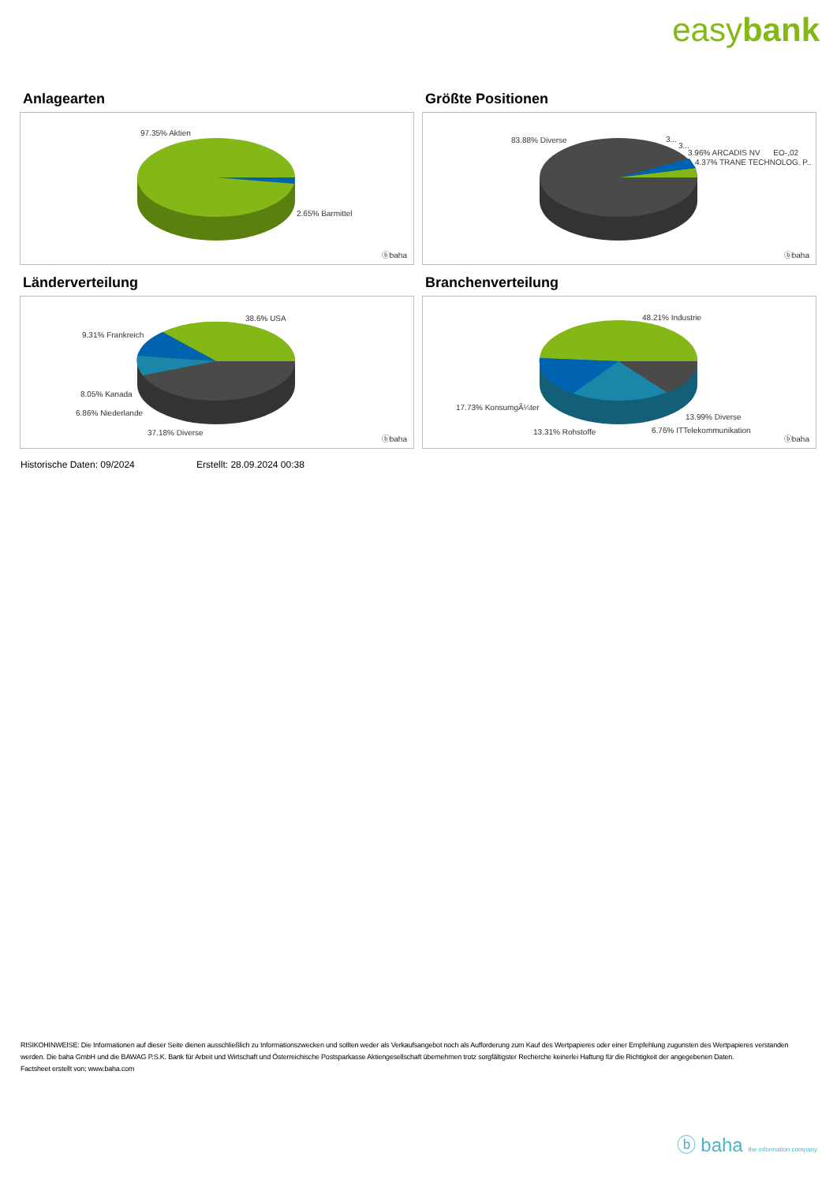easybank
Anlagearten
97.35% Aktien
2.65% Barmittel
ⓑbaha
Größte Positionen
83.88% Diverse 3...
3...
3.96% ARCADIS NV EO-,02
4.37% TRANE TECHNOLOG. P..
ⓑbaha
Länderverteilung
38.6% USA
9.31% Frankreich
8.05% Kanada
6.86% Niederlande
37.18% Diverse ⓑbaha
Branchenverteilung
48.21% Industrie
17.73% KonsumgÃ¼ter
13.31% Rohstoffe 6.76% ITTelekommunikation
13.99% Diverse
ⓑbaha
Historische Daten: 09/2024 Erstellt: 28.09.2024 00:38
RISIKOHINWEISE: Die Informationen auf dieser Seite dienen ausschließlich zu Informationszwecken und sollten weder als Verkaufsangebot noch als Aufforderung zum Kauf des Wertpapieres oder einer Empfehlung zugunsten des Wertpapieres verstanden werden. Die baha GmbH und die BAWAG P.S.K. Bank für Arbeit und Wirtschaft und Österreichische Postsparkasse Aktiengesellschaft übernehmen trotz sorgfältigster Recherche keinerlei Haftung für die Richtigkeit der angegebenen Daten.
Factsheet erstellt von: www.baha.com
ⓑ baha the information company